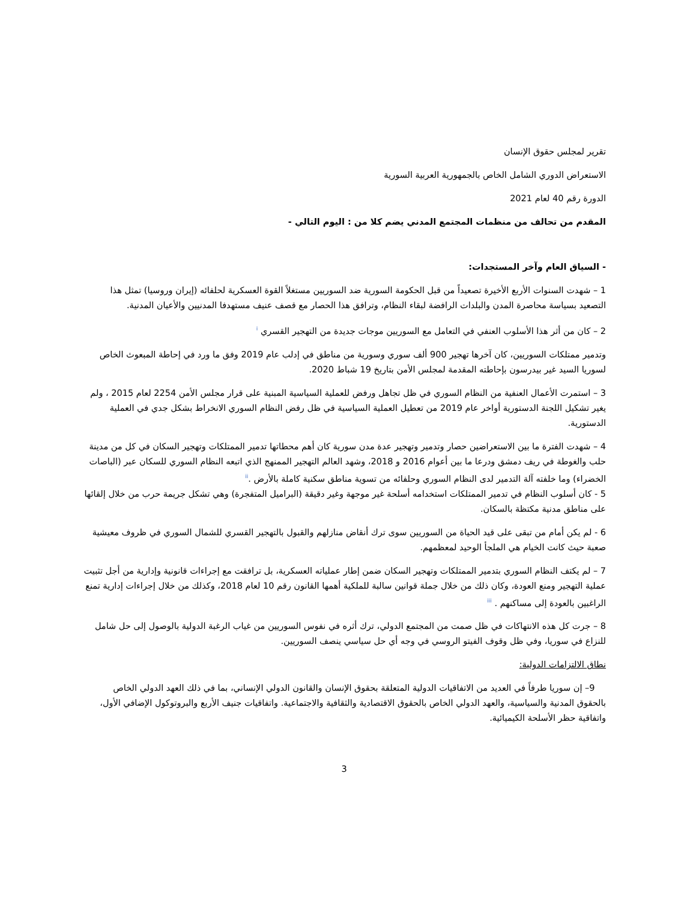تقرير لمجلس حقوق الإنسان
الاستعراض الدوري الشامل الخاص بالجمهورية العربية السورية
الدورة رقم 40 لعام 2021
المقدم من تحالف من منظمات المجتمع المدني يضم كلا من : اليوم التالي -
- السياق العام وآخر المستجدات:
1 – شهدت السنوات الأربع الأخيرة تصعيداً من قبل الحكومة السورية ضد السوريين مستغلاً القوة العسكرية لحلفائه (إيران وروسيا) تمثل هذا التصعيد بسياسة محاصرة المدن والبلدات الرافضة لبقاء النظام، وترافق هذا الحصار مع قصف عنيف مستهدفا المدنيين والأعيان المدنية.
2 – كان من أثر هذا الأسلوب العنفي في التعامل مع السوريين موجات جديدة من التهجير القسري <sup>i</sup>
وتدمير ممتلكات السوريين، كان آخرها تهجير 900 ألف سوري وسورية من مناطق في إدلب عام 2019 وفق ما ورد في إحاطة المبعوث الخاص لسوريا السيد غير بيدرسون بإحاطته المقدمة لمجلس الأمن بتاريخ 19 شباط 2020.
3 – استمرت الأعمال العنفية من النظام السوري في ظل تجاهل ورفض للعملية السياسية المبنية على قرار مجلس الأمن 2254 لعام 2015 ، ولم يغير تشكيل اللجنة الدستورية أواخر عام 2019 من تعطيل العملية السياسية في ظل رفض النظام السوري الانخراط بشكل جدي في العملية الدستورية.
4 – شهدت الفترة ما بين الاستعراضين حصار وتدمير وتهجير عدة مدن سورية كان أهم محطاتها تدمير الممتلكات وتهجير السكان في كل من مدينة حلب والغوطة في ريف دمشق ودرعا ما بين أعوام 2016 و 2018، وشهد العالم التهجير الممنهج الذي اتبعه النظام السوري للسكان عبر (الباصات الخضراء) وما خلفته آلة التدمير لدى النظام السوري وحلفائه من تسوية مناطق سكنية كاملة بالأرض .<sup>ii</sup>
5 - كان أسلوب النظام في تدمير الممتلكات استخدامه أسلحة غير موجهة وغير دقيقة (البراميل المتفجرة) وهي تشكل جريمة حرب من خلال إلقائها على مناطق مدنية مكتظة بالسكان.
6 - لم يكن أمام من تبقى على قيد الحياة من السوريين سوى ترك أنقاض منازلهم والقبول بالتهجير القسري للشمال السوري في ظروف معيشية صعبة حيث كانت الخيام هي الملجأ الوحيد لمعظمهم.
7 – لم يكتف النظام السوري بتدمير الممتلكات وتهجير السكان ضمن إطار عملياته العسكرية، بل ترافقت مع إجراءات قانونية وإدارية من أجل تثبيت عملية التهجير ومنع العودة، وكان ذلك من خلال جملة قوانين سالبة للملكية أهمها القانون رقم 10 لعام 2018، وكذلك من خلال إجراءات إدارية تمنع الراغبين بالعودة إلى مساكنهم . <sup>iii</sup>
8 – جرت كل هذه الانتهاكات في ظل صمت من المجتمع الدولي، ترك أثره في نفوس السوريين من غياب الرغبة الدولية بالوصول إلى حل شامل للنزاع في سوريا، وفي ظل وقوف الفيتو الروسي في وجه أي حل سياسي ينصف السوريين.
نطاق الالتزامات الدولية:
9– إن سوريا طرفاً في العديد من الاتفاقيات الدولية المتعلقة بحقوق الإنسان والقانون الدولي الإنساني، بما في ذلك العهد الدولي الخاص بالحقوق المدنية والسياسية، والعهد الدولي الخاص بالحقوق الاقتصادية والثقافية والاجتماعية. واتفاقيات جنيف الأربع والبروتوكول الإضافي الأول، واتفاقية حظر الأسلحة الكيميائية.
3